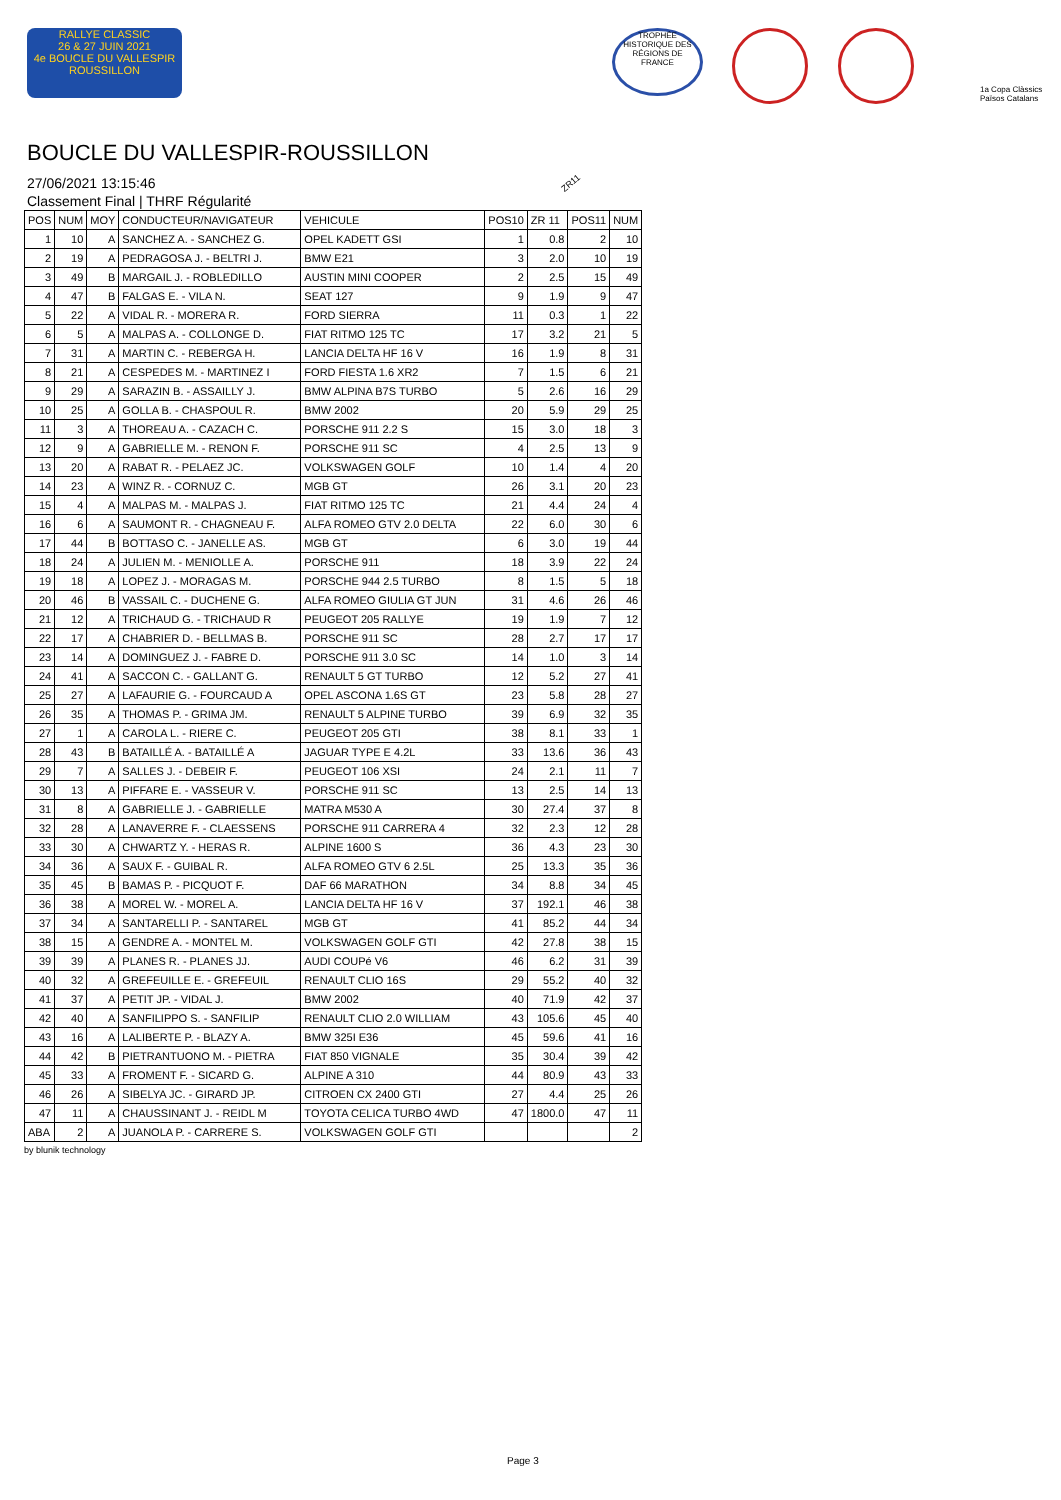RALLYE CLASSIC
26 & 27 JUIN 2021
4e BOUCLE DU VALLESPIR ROUSSILLON
TROPHÉE HISTORIQUE DES RÉGIONS DE FRANCE
1a Copa Clàssics Països Catalans
BOUCLE DU VALLESPIR-ROUSSILLON
27/06/2021 13:15:46
Classement Final | THRF Régularité
ZR11
| POS | NUM | MOY | CONDUCTEUR/NAVIGATEUR | VEHICULE | POS10 | ZR 11 | POS11 | NUM |
| --- | --- | --- | --- | --- | --- | --- | --- | --- |
| 1 | 10 | A | SANCHEZ A. - SANCHEZ G. | OPEL KADETT GSI | 1 | 0.8 | 2 | 10 |
| 2 | 19 | A | PEDRAGOSA J. - BELTRI J. | BMW E21 | 3 | 2.0 | 10 | 19 |
| 3 | 49 | B | MARGAIL J. - ROBLEDILLO | AUSTIN MINI COOPER | 2 | 2.5 | 15 | 49 |
| 4 | 47 | B | FALGAS E. - VILA N. | SEAT 127 | 9 | 1.9 | 9 | 47 |
| 5 | 22 | A | VIDAL R. - MORERA R. | FORD SIERRA | 11 | 0.3 | 1 | 22 |
| 6 | 5 | A | MALPAS A. - COLLONGE D. | FIAT RITMO 125 TC | 17 | 3.2 | 21 | 5 |
| 7 | 31 | A | MARTIN C. - REBERGA H. | LANCIA DELTA HF 16 V | 16 | 1.9 | 8 | 31 |
| 8 | 21 | A | CESPEDES M. - MARTINEZ I | FORD FIESTA 1.6 XR2 | 7 | 1.5 | 6 | 21 |
| 9 | 29 | A | SARAZIN B. - ASSAILLY J. | BMW ALPINA B7S TURBO | 5 | 2.6 | 16 | 29 |
| 10 | 25 | A | GOLLA B. - CHASPOUL R. | BMW 2002 | 20 | 5.9 | 29 | 25 |
| 11 | 3 | A | THOREAU A. - CAZACH C. | PORSCHE 911 2.2 S | 15 | 3.0 | 18 | 3 |
| 12 | 9 | A | GABRIELLE M. - RENON F. | PORSCHE 911 SC | 4 | 2.5 | 13 | 9 |
| 13 | 20 | A | RABAT R. - PELAEZ JC. | VOLKSWAGEN GOLF | 10 | 1.4 | 4 | 20 |
| 14 | 23 | A | WINZ R. - CORNUZ C. | MGB GT | 26 | 3.1 | 20 | 23 |
| 15 | 4 | A | MALPAS M. - MALPAS J. | FIAT RITMO 125 TC | 21 | 4.4 | 24 | 4 |
| 16 | 6 | A | SAUMONT R. - CHAGNEAU F. | ALFA ROMEO GTV 2.0 DELTA | 22 | 6.0 | 30 | 6 |
| 17 | 44 | B | BOTTASO C. - JANELLE AS. | MGB GT | 6 | 3.0 | 19 | 44 |
| 18 | 24 | A | JULIEN M. - MENIOLLE A. | PORSCHE 911 | 18 | 3.9 | 22 | 24 |
| 19 | 18 | A | LOPEZ J. - MORAGAS M. | PORSCHE 944 2.5 TURBO | 8 | 1.5 | 5 | 18 |
| 20 | 46 | B | VASSAIL C. - DUCHENE G. | ALFA ROMEO GIULIA GT JUN | 31 | 4.6 | 26 | 46 |
| 21 | 12 | A | TRICHAUD G. - TRICHAUD R | PEUGEOT 205 RALLYE | 19 | 1.9 | 7 | 12 |
| 22 | 17 | A | CHABRIER D. - BELLMAS B. | PORSCHE 911 SC | 28 | 2.7 | 17 | 17 |
| 23 | 14 | A | DOMINGUEZ J. - FABRE D. | PORSCHE 911 3.0 SC | 14 | 1.0 | 3 | 14 |
| 24 | 41 | A | SACCON C. - GALLANT G. | RENAULT 5 GT TURBO | 12 | 5.2 | 27 | 41 |
| 25 | 27 | A | LAFAURIE G. - FOURCAUD A | OPEL ASCONA 1.6S GT | 23 | 5.8 | 28 | 27 |
| 26 | 35 | A | THOMAS P. - GRIMA JM. | RENAULT 5 ALPINE TURBO | 39 | 6.9 | 32 | 35 |
| 27 | 1 | A | CAROLA L. - RIERE C. | PEUGEOT 205 GTI | 38 | 8.1 | 33 | 1 |
| 28 | 43 | B | BATAILLÉ A. - BATAILLÉ A | JAGUAR TYPE E 4.2L | 33 | 13.6 | 36 | 43 |
| 29 | 7 | A | SALLES J. - DEBEIR F. | PEUGEOT 106 XSI | 24 | 2.1 | 11 | 7 |
| 30 | 13 | A | PIFFARE E. - VASSEUR V. | PORSCHE 911 SC | 13 | 2.5 | 14 | 13 |
| 31 | 8 | A | GABRIELLE J. - GABRIELLE | MATRA M530 A | 30 | 27.4 | 37 | 8 |
| 32 | 28 | A | LANAVERRE F. - CLAESSENS | PORSCHE 911 CARRERA 4 | 32 | 2.3 | 12 | 28 |
| 33 | 30 | A | CHWARTZ Y. - HERAS R. | ALPINE 1600 S | 36 | 4.3 | 23 | 30 |
| 34 | 36 | A | SAUX F. - GUIBAL R. | ALFA ROMEO GTV 6 2.5L | 25 | 13.3 | 35 | 36 |
| 35 | 45 | B | BAMAS P. - PICQUOT F. | DAF 66 MARATHON | 34 | 8.8 | 34 | 45 |
| 36 | 38 | A | MOREL W. - MOREL A. | LANCIA DELTA HF 16 V | 37 | 192.1 | 46 | 38 |
| 37 | 34 | A | SANTARELLI P. - SANTAREL | MGB GT | 41 | 85.2 | 44 | 34 |
| 38 | 15 | A | GENDRE A. - MONTEL M. | VOLKSWAGEN GOLF GTI | 42 | 27.8 | 38 | 15 |
| 39 | 39 | A | PLANES R. - PLANES JJ. | AUDI COUPé V6 | 46 | 6.2 | 31 | 39 |
| 40 | 32 | A | GREFEUILLE E. - GREFEUIL | RENAULT CLIO 16S | 29 | 55.2 | 40 | 32 |
| 41 | 37 | A | PETIT JP. - VIDAL J. | BMW 2002 | 40 | 71.9 | 42 | 37 |
| 42 | 40 | A | SANFILIPPO S. - SANFILIP | RENAULT CLIO 2.0 WILLIAM | 43 | 105.6 | 45 | 40 |
| 43 | 16 | A | LALIBERTE P. - BLAZY A. | BMW 325I E36 | 45 | 59.6 | 41 | 16 |
| 44 | 42 | B | PIETRANTUONO M. - PIETRA | FIAT 850 VIGNALE | 35 | 30.4 | 39 | 42 |
| 45 | 33 | A | FROMENT F. - SICARD G. | ALPINE A 310 | 44 | 80.9 | 43 | 33 |
| 46 | 26 | A | SIBELYA JC. - GIRARD JP. | CITROEN CX 2400 GTI | 27 | 4.4 | 25 | 26 |
| 47 | 11 | A | CHAUSSINANT J. - REIDL M | TOYOTA CELICA TURBO 4WD | 47 | 1800.0 | 47 | 11 |
| ABA | 2 | A | JUANOLA P. - CARRERE S. | VOLKSWAGEN GOLF GTI | | | | 2 |
by blunik technology
Page 3